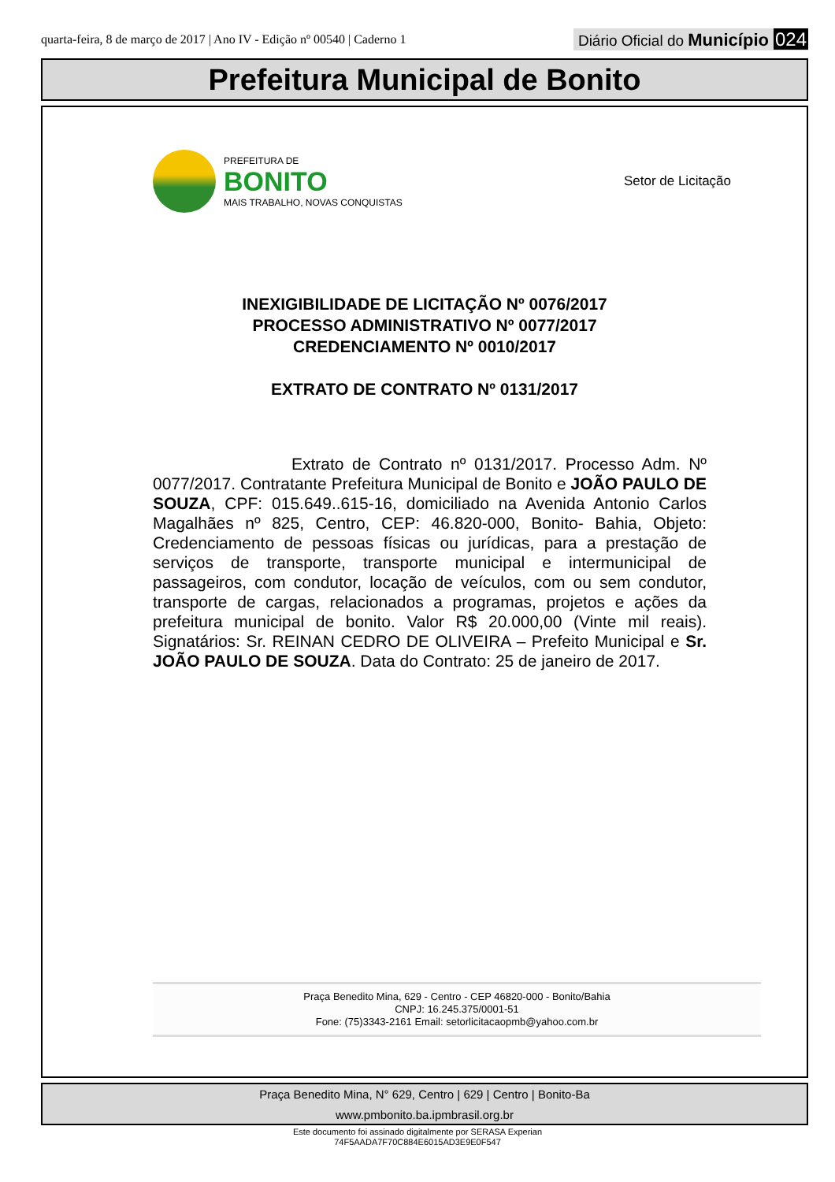quarta-feira, 8 de março de 2017 | Ano IV - Edição nº 00540 | Caderno 1
Diário Oficial do Município 024
Prefeitura Municipal de Bonito
PREFEITURA DE
BONITO
MAIS TRABALHO, NOVAS CONQUISTAS
Setor de Licitação
INEXIGIBILIDADE DE LICITAÇÃO Nº 0076/2017
PROCESSO ADMINISTRATIVO Nº 0077/2017
CREDENCIAMENTO Nº 0010/2017
EXTRATO DE CONTRATO Nº 0131/2017
Extrato de Contrato nº 0131/2017. Processo Adm. Nº 0077/2017. Contratante Prefeitura Municipal de Bonito e JOÃO PAULO DE SOUZA, CPF: 015.649..615-16, domiciliado na Avenida Antonio Carlos Magalhães nº 825, Centro, CEP: 46.820-000, Bonito- Bahia, Objeto: Credenciamento de pessoas físicas ou jurídicas, para a prestação de serviços de transporte, transporte municipal e intermunicipal de passageiros, com condutor, locação de veículos, com ou sem condutor, transporte de cargas, relacionados a programas, projetos e ações da prefeitura municipal de bonito. Valor R$ 20.000,00 (Vinte mil reais). Signatários: Sr. REINAN CEDRO DE OLIVEIRA – Prefeito Municipal e Sr. JOÃO PAULO DE SOUZA. Data do Contrato: 25 de janeiro de 2017.
Praça Benedito Mina, 629 - Centro - CEP 46820-000 - Bonito/Bahia
CNPJ: 16.245.375/0001-51
Fone: (75)3343-2161 Email: setorlicitacaopmb@yahoo.com.br
Praça Benedito Mina, N° 629, Centro | 629 | Centro | Bonito-Ba
www.pmbonito.ba.ipmbrasil.org.br
Este documento foi assinado digitalmente por SERASA Experian
74F5AADA7F70C884E6015AD3E9E0F547